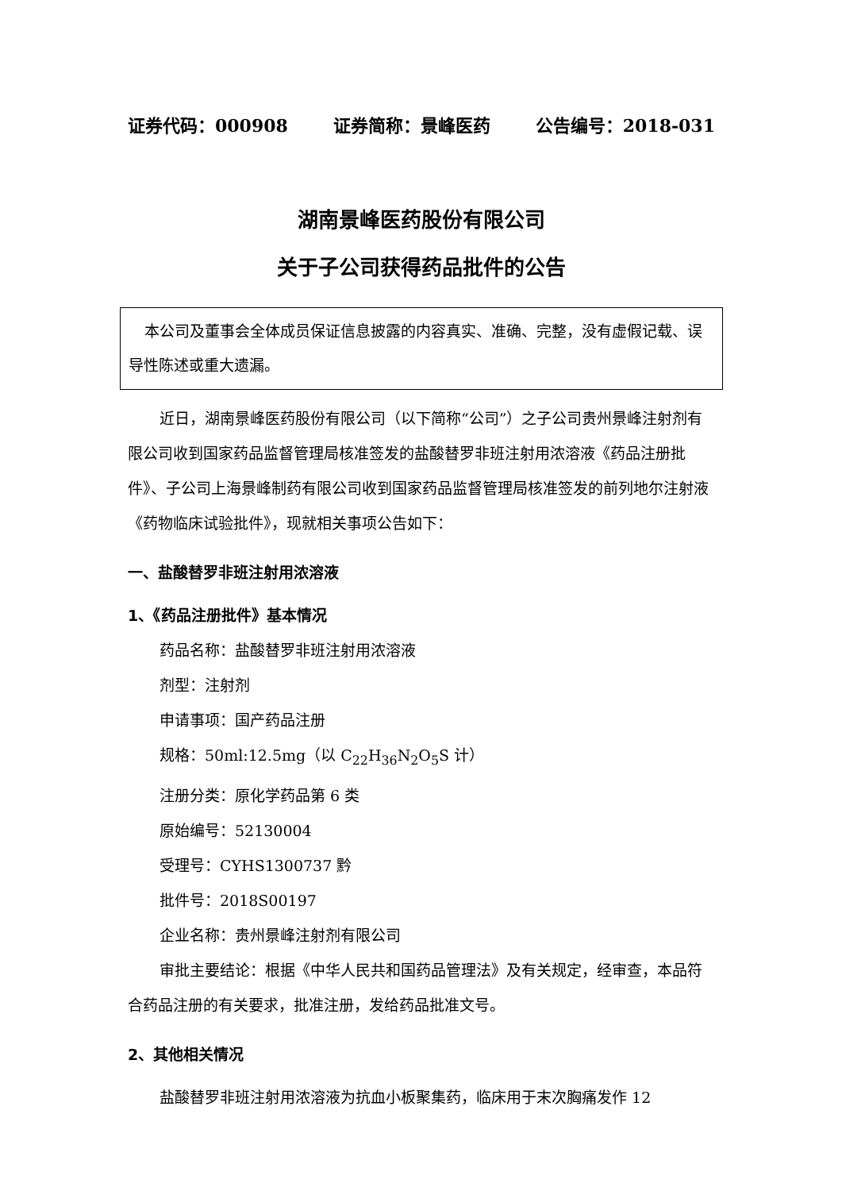证券代码：000908 证券简称：景峰医药 公告编号：2018-031
湖南景峰医药股份有限公司
关于子公司获得药品批件的公告
本公司及董事会全体成员保证信息披露的内容真实、准确、完整，没有虚假记载、误导性陈述或重大遗漏。
近日，湖南景峰医药股份有限公司（以下简称“公司”）之子公司贵州景峰注射剂有限公司收到国家药品监督管理局核准签发的盐酸替罗非班注射用浓溶液《药品注册批件》、子公司上海景峰制药有限公司收到国家药品监督管理局核准签发的前列地尔注射液《药物临床试验批件》，现就相关事项公告如下：
一、盐酸替罗非班注射用浓溶液
1、《药品注册批件》基本情况
药品名称：盐酸替罗非班注射用浓溶液
剂型：注射剂
申请事项：国产药品注册
规格：50ml:12.5mg（以 C<sub>22</sub>H<sub>36</sub>N<sub>2</sub>O<sub>5</sub>S 计）
注册分类：原化学药品第 6 类
原始编号：52130004
受理号：CYHS1300737 黔
批件号：2018S00197
企业名称：贵州景峰注射剂有限公司
审批主要结论：根据《中华人民共和国药品管理法》及有关规定，经审查，本品符合药品注册的有关要求，批准注册，发给药品批准文号。
2、其他相关情况
盐酸替罗非班注射用浓溶液为抗血小板聚集药，临床用于末次胸痛发作 12